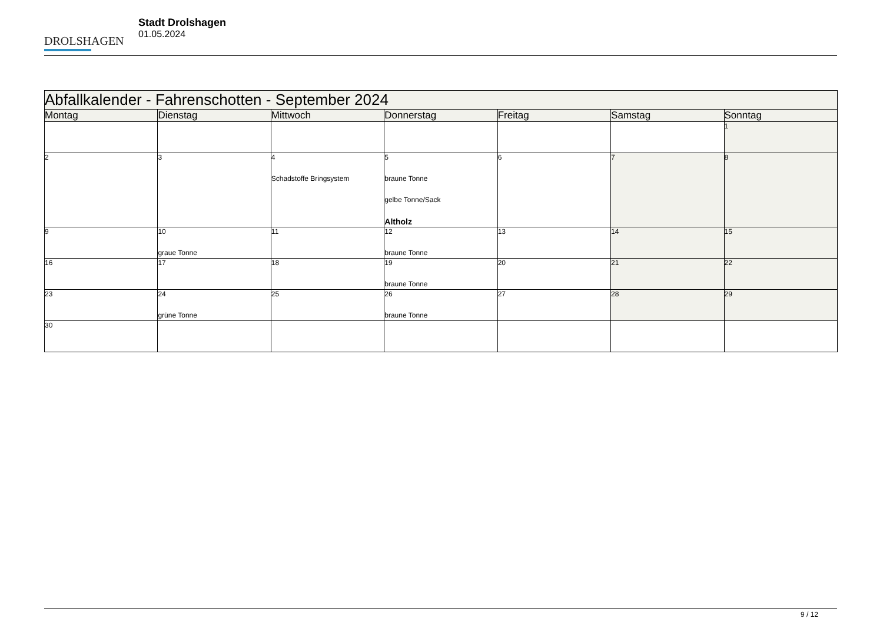DROLSHAGEN
Stadt Drolshagen
01.05.2024
| Abfallkalender - Fahrenschotten - September 2024 | | | | | | |
| --- | --- | --- | --- | --- | --- | --- |
| Montag | Dienstag | Mittwoch | Donnerstag | Freitag | Samstag | Sonntag |
| | | | | | | 1 |
| 2 | 3 | 4 Schadstoffe Bringsystem | 5 braune Tonne gelbe Tonne/Sack Altholz | 6 | 7 | 8 |
| 9 | 10 graue Tonne | 11 | 12 braune Tonne | 13 | 14 | 15 |
| 16 | 17 | 18 | 19 braune Tonne | 20 | 21 | 22 |
| 23 | 24 grüne Tonne | 25 | 26 braune Tonne | 27 | 28 | 29 |
| 30 | | | | | | |
9 / 12